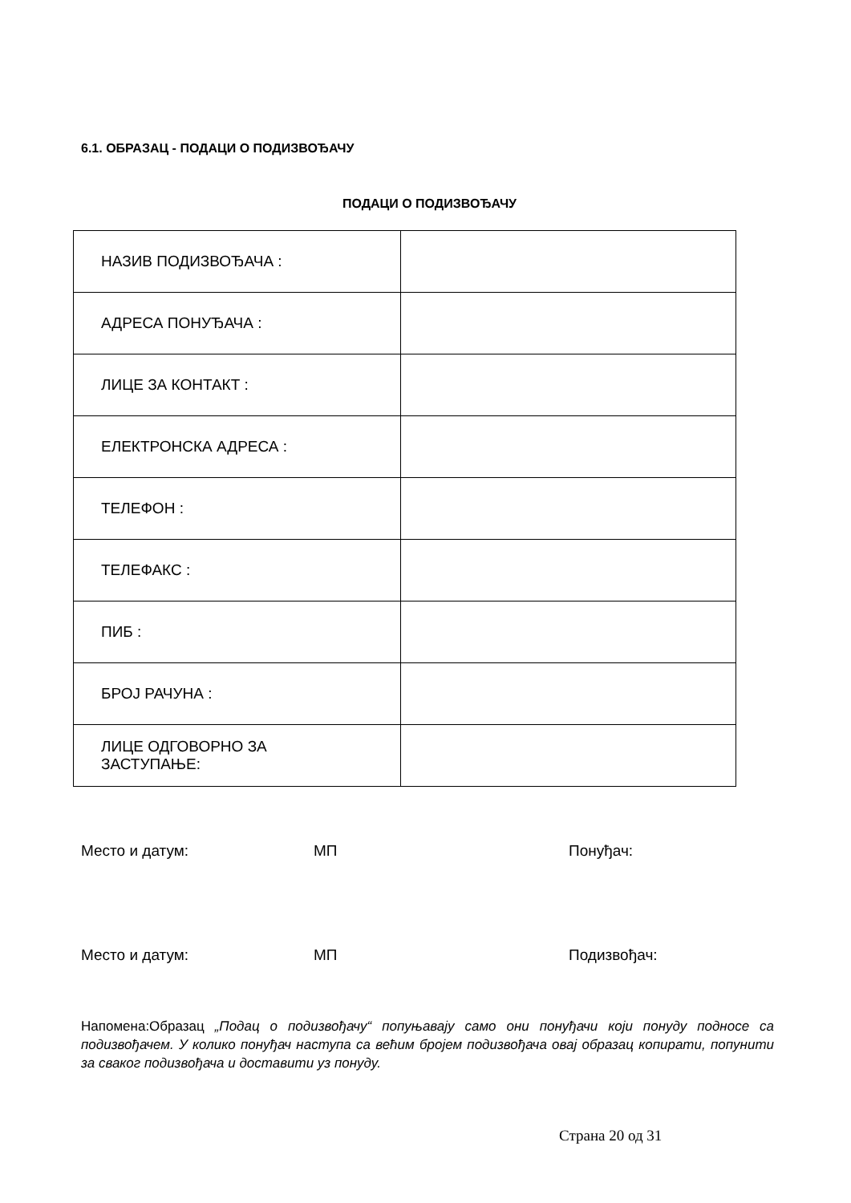6.1. ОБРАЗАЦ - ПОДАЦИ О ПОДИЗВОЂАЧУ
ПОДАЦИ О ПОДИЗВОЂАЧУ
| НАЗИВ ПОДИЗВОЂАЧА : | |
| АДРЕСА ПОНУЂАЧА : | |
| ЛИЦЕ ЗА КОНТАКТ : | |
| ЕЛЕКТРОНСКА АДРЕСА : | |
| ТЕЛЕФОН : | |
| ТЕЛЕФАКС : | |
| ПИБ : | |
| БРОЈ РАЧУНА : | |
| ЛИЦЕ ОДГОВОРНО ЗА ЗАСТУПАЊЕ: | |
Место и датум: МП Понуђач:
Место и датум: МП Подизвођач:
Напомена:Образац „Подац о подизвођачу“ попуњавају само они понуђачи који понуду подносе са подизвођачем. У колико понуђач наступа са већим бројем подизвођача овај образац копирати, попунити за сваког подизвођача и доставити уз понуду.
Страна 20 од 31